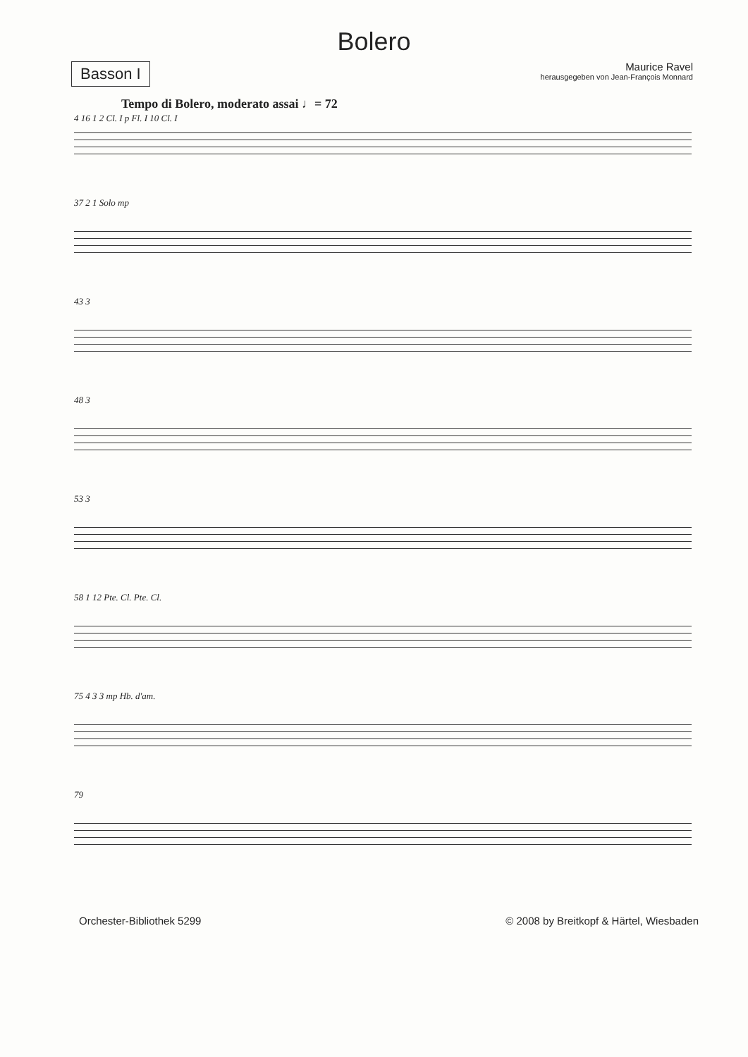Bolero
Basson I
Maurice Ravel
herausgegeben von Jean-François Monnard
Tempo di Bolero, moderato assai ♩= 72
4 16 1 2 Cl. I p Fl. I 10 Cl. I
37 2 1 Solo mp
43 3
48 3
53 3
58 1 12 Pte. Cl. Pte. Cl.
75 4 3 3 mp Hb. d'am.
79
Orchester-Bibliothek 5299 © 2008 by Breitkopf & Härtel, Wiesbaden